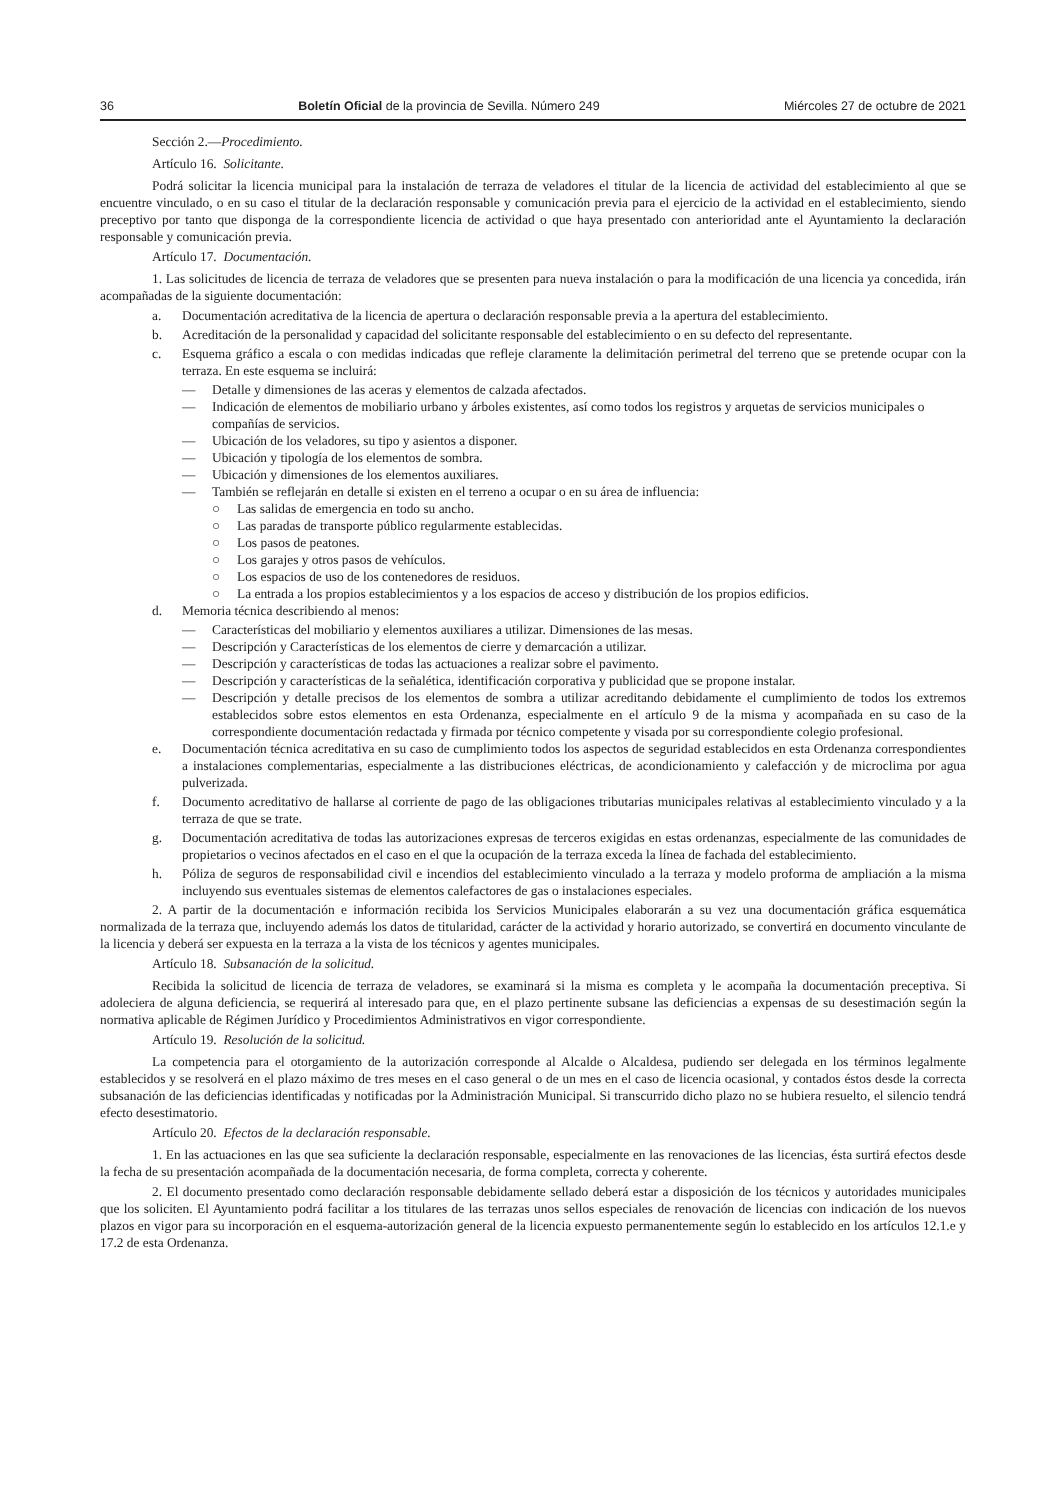36 Boletín Oficial de la provincia de Sevilla. Número 249 Miércoles 27 de octubre de 2021
Sección 2.—Procedimiento.
Artículo 16. Solicitante.
Podrá solicitar la licencia municipal para la instalación de terraza de veladores el titular de la licencia de actividad del establecimiento al que se encuentre vinculado, o en su caso el titular de la declaración responsable y comunicación previa para el ejercicio de la actividad en el establecimiento, siendo preceptivo por tanto que disponga de la correspondiente licencia de actividad o que haya presentado con anterioridad ante el Ayuntamiento la declaración responsable y comunicación previa.
Artículo 17. Documentación.
1. Las solicitudes de licencia de terraza de veladores que se presenten para nueva instalación o para la modificación de una licencia ya concedida, irán acompañadas de la siguiente documentación:
a. Documentación acreditativa de la licencia de apertura o declaración responsable previa a la apertura del establecimiento.
b. Acreditación de la personalidad y capacidad del solicitante responsable del establecimiento o en su defecto del representante.
c. Esquema gráfico a escala o con medidas indicadas que refleje claramente la delimitación perimetral del terreno que se pretende ocupar con la terraza. En este esquema se incluirá:
— Detalle y dimensiones de las aceras y elementos de calzada afectados.
— Indicación de elementos de mobiliario urbano y árboles existentes, así como todos los registros y arquetas de servicios municipales o compañías de servicios.
— Ubicación de los veladores, su tipo y asientos a disponer.
— Ubicación y tipología de los elementos de sombra.
— Ubicación y dimensiones de los elementos auxiliares.
— También se reflejarán en detalle si existen en el terreno a ocupar o en su área de influencia:
○ Las salidas de emergencia en todo su ancho.
○ Las paradas de transporte público regularmente establecidas.
○ Los pasos de peatones.
○ Los garajes y otros pasos de vehículos.
○ Los espacios de uso de los contenedores de residuos.
○ La entrada a los propios establecimientos y a los espacios de acceso y distribución de los propios edificios.
d. Memoria técnica describiendo al menos:
— Características del mobiliario y elementos auxiliares a utilizar. Dimensiones de las mesas.
— Descripción y Características de los elementos de cierre y demarcación a utilizar.
— Descripción y características de todas las actuaciones a realizar sobre el pavimento.
— Descripción y características de la señalética, identificación corporativa y publicidad que se propone instalar.
— Descripción y detalle precisos de los elementos de sombra a utilizar acreditando debidamente el cumplimiento de todos los extremos establecidos sobre estos elementos en esta Ordenanza, especialmente en el artículo 9 de la misma y acompañada en su caso de la correspondiente documentación redactada y firmada por técnico competente y visada por su correspondiente colegio profesional.
e. Documentación técnica acreditativa en su caso de cumplimiento todos los aspectos de seguridad establecidos en esta Ordenanza correspondientes a instalaciones complementarias, especialmente a las distribuciones eléctricas, de acondicionamiento y calefacción y de microclima por agua pulverizada.
f. Documento acreditativo de hallarse al corriente de pago de las obligaciones tributarias municipales relativas al establecimiento vinculado y a la terraza de que se trate.
g. Documentación acreditativa de todas las autorizaciones expresas de terceros exigidas en estas ordenanzas, especialmente de las comunidades de propietarios o vecinos afectados en el caso en el que la ocupación de la terraza exceda la línea de fachada del establecimiento.
h. Póliza de seguros de responsabilidad civil e incendios del establecimiento vinculado a la terraza y modelo proforma de ampliación a la misma incluyendo sus eventuales sistemas de elementos calefactores de gas o instalaciones especiales.
2. A partir de la documentación e información recibida los Servicios Municipales elaborarán a su vez una documentación gráfica esquemática normalizada de la terraza que, incluyendo además los datos de titularidad, carácter de la actividad y horario autorizado, se convertirá en documento vinculante de la licencia y deberá ser expuesta en la terraza a la vista de los técnicos y agentes municipales.
Artículo 18. Subsanación de la solicitud.
Recibida la solicitud de licencia de terraza de veladores, se examinará si la misma es completa y le acompaña la documentación preceptiva. Si adoleciera de alguna deficiencia, se requerirá al interesado para que, en el plazo pertinente subsane las deficiencias a expensas de su desestimación según la normativa aplicable de Régimen Jurídico y Procedimientos Administrativos en vigor correspondiente.
Artículo 19. Resolución de la solicitud.
La competencia para el otorgamiento de la autorización corresponde al Alcalde o Alcaldesa, pudiendo ser delegada en los términos legalmente establecidos y se resolverá en el plazo máximo de tres meses en el caso general o de un mes en el caso de licencia ocasional, y contados éstos desde la correcta subsanación de las deficiencias identificadas y notificadas por la Administración Municipal. Si transcurrido dicho plazo no se hubiera resuelto, el silencio tendrá efecto desestimatorio.
Artículo 20. Efectos de la declaración responsable.
1. En las actuaciones en las que sea suficiente la declaración responsable, especialmente en las renovaciones de las licencias, ésta surtirá efectos desde la fecha de su presentación acompañada de la documentación necesaria, de forma completa, correcta y coherente.
2. El documento presentado como declaración responsable debidamente sellado deberá estar a disposición de los técnicos y autoridades municipales que los soliciten. El Ayuntamiento podrá facilitar a los titulares de las terrazas unos sellos especiales de renovación de licencias con indicación de los nuevos plazos en vigor para su incorporación en el esquema-autorización general de la licencia expuesto permanentemente según lo establecido en los artículos 12.1.e y 17.2 de esta Ordenanza.